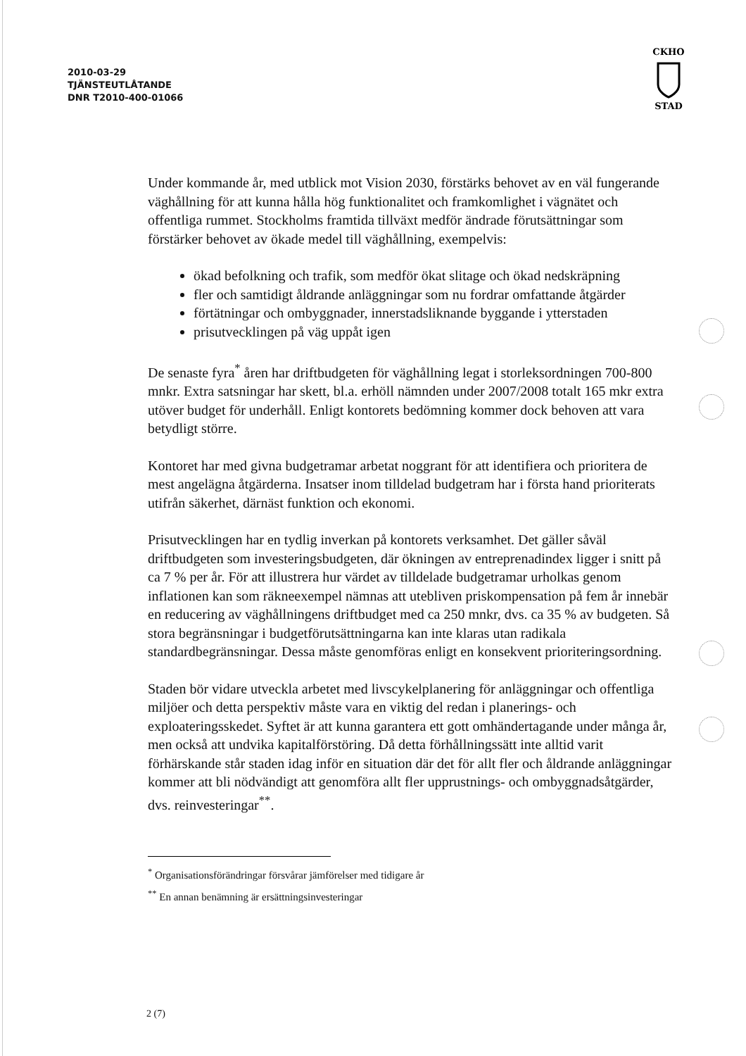2010-03-29
TJÄNSTEUTLÅTANDE
DNR T2010-400-01066
CKHO
STAD
Under kommande år, med utblick mot Vision 2030, förstärks behovet av en väl fungerande väghållning för att kunna hålla hög funktionalitet och framkomlighet i vägnätet och offentliga rummet. Stockholms framtida tillväxt medför ändrade förutsättningar som förstärker behovet av ökade medel till väghållning, exempelvis:
ökad befolkning och trafik, som medför ökat slitage och ökad nedskräpning
fler och samtidigt åldrande anläggningar som nu fordrar omfattande åtgärder
förtätningar och ombyggnader, innerstadsliknande byggande i ytterstaden
prisutvecklingen på väg uppåt igen
De senaste fyra<sup>*</sup> åren har driftbudgeten för väghållning legat i storleksordningen 700-800 mnkr. Extra satsningar har skett, bl.a. erhöll nämnden under 2007/2008 totalt 165 mkr extra utöver budget för underhåll. Enligt kontorets bedömning kommer dock behoven att vara betydligt större.
Kontoret har med givna budgetramar arbetat noggrant för att identifiera och prioritera de mest angelägna åtgärderna. Insatser inom tilldelad budgetram har i första hand prioriterats utifrån säkerhet, därnäst funktion och ekonomi.
Prisutvecklingen har en tydlig inverkan på kontorets verksamhet. Det gäller såväl driftbudgeten som investeringsbudgeten, där ökningen av entreprenadindex ligger i snitt på ca 7 % per år. För att illustrera hur värdet av tilldelade budgetramar urholkas genom inflationen kan som räkneexempel nämnas att utebliven priskompensation på fem år innebär en reducering av väghållningens driftbudget med ca 250 mnkr, dvs. ca 35 % av budgeten. Så stora begränsningar i budgetförutsättningarna kan inte klaras utan radikala standardbegränsningar. Dessa måste genomföras enligt en konsekvent prioriteringsordning.
Staden bör vidare utveckla arbetet med livscykelplanering för anläggningar och offentliga miljöer och detta perspektiv måste vara en viktig del redan i planerings- och exploateringsskedet. Syftet är att kunna garantera ett gott omhändertagande under många år, men också att undvika kapitalförstöring. Då detta förhållningssätt inte alltid varit förhärskande står staden idag inför en situation där det för allt fler och åldrande anläggningar kommer att bli nödvändigt att genomföra allt fler upprustnings- och ombyggnadsåtgärder, dvs. reinvesteringar<sup>**</sup>.
<sup>*</sup> Organisationsförändringar försvårar jämförelser med tidigare år
<sup>**</sup> En annan benämning är ersättningsinvesteringar
2 (7)